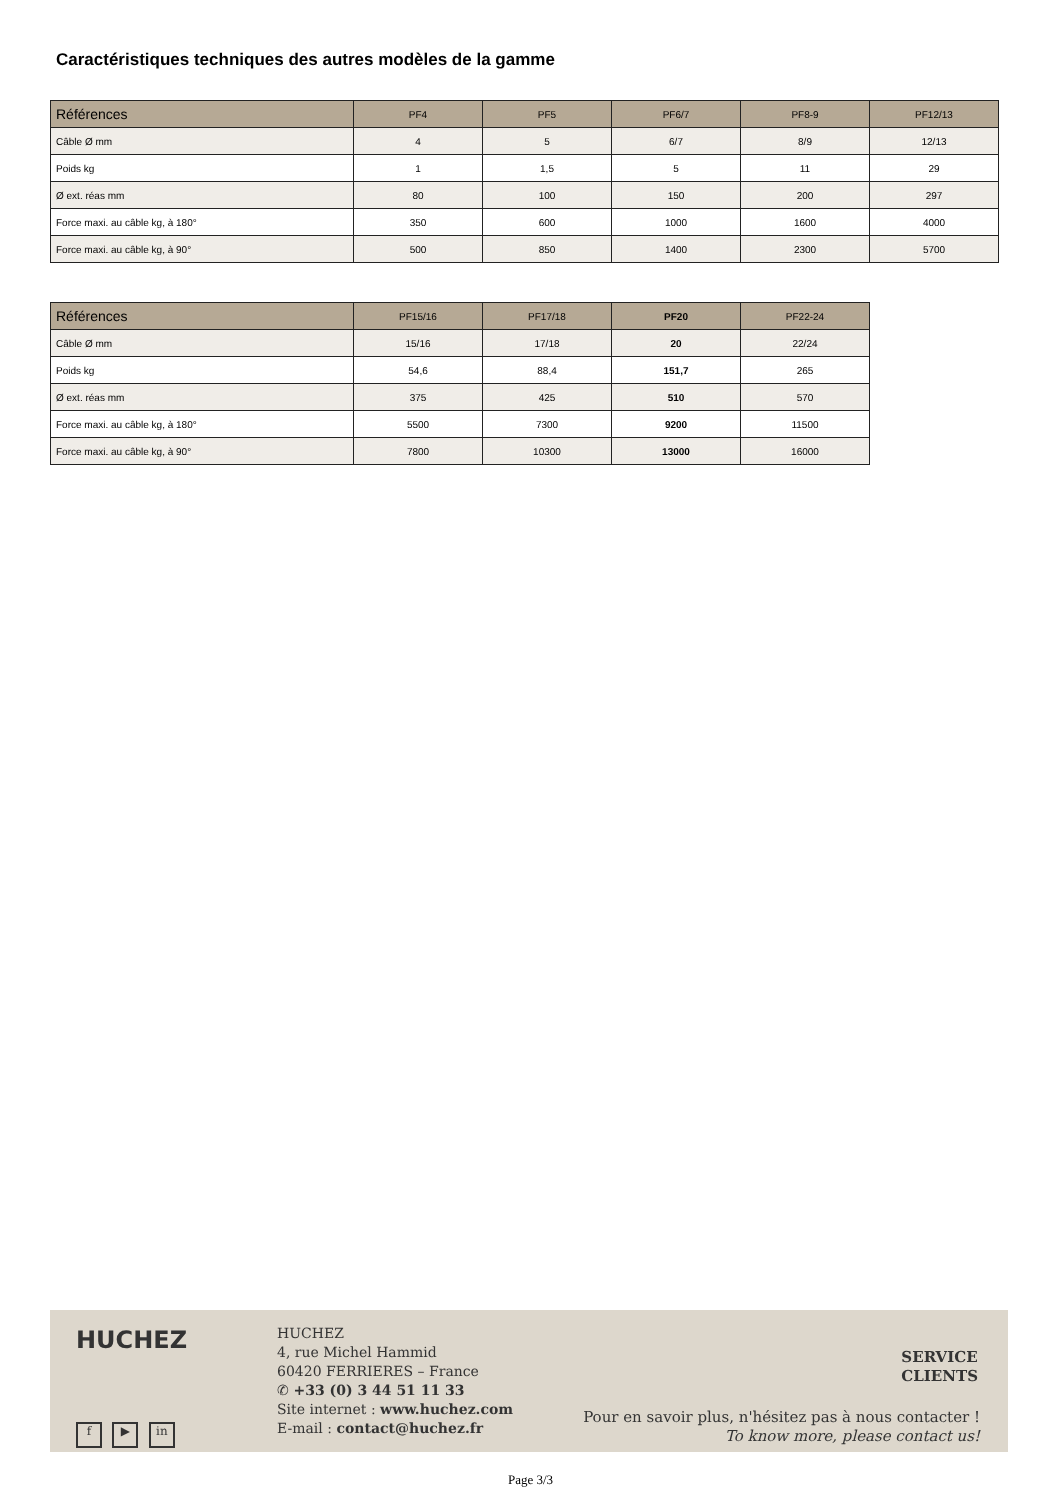Caractéristiques techniques des autres modèles de la gamme
| Références | PF4 | PF5 | PF6/7 | PF8-9 | PF12/13 |
| --- | --- | --- | --- | --- | --- |
| Câble Ø mm | 4 | 5 | 6/7 | 8/9 | 12/13 |
| Poids kg | 1 | 1,5 | 5 | 11 | 29 |
| Ø ext. réas mm | 80 | 100 | 150 | 200 | 297 |
| Force maxi. au câble kg, à 180° | 350 | 600 | 1000 | 1600 | 4000 |
| Force maxi. au câble kg, à 90° | 500 | 850 | 1400 | 2300 | 5700 |
| Références | PF15/16 | PF17/18 | PF20 | PF22-24 |
| --- | --- | --- | --- | --- |
| Câble Ø mm | 15/16 | 17/18 | 20 | 22/24 |
| Poids kg | 54,6 | 88,4 | 151,7 | 265 |
| Ø ext. réas mm | 375 | 425 | 510 | 570 |
| Force maxi. au câble kg, à 180° | 5500 | 7300 | 9200 | 11500 |
| Force maxi. au câble kg, à 90° | 7800 | 10300 | 13000 | 16000 |
HUCHEZ
f ▶ in
HUCHEZ
4, rue Michel Hammid
60420 FERRIERES – France
✆ +33 (0) 3 44 51 11 33
Site internet : www.huchez.com
E-mail : contact@huchez.fr
SERVICE
CLIENTS
Pour en savoir plus, n'hésitez pas à nous contacter !
To know more, please contact us!
Page 3/3